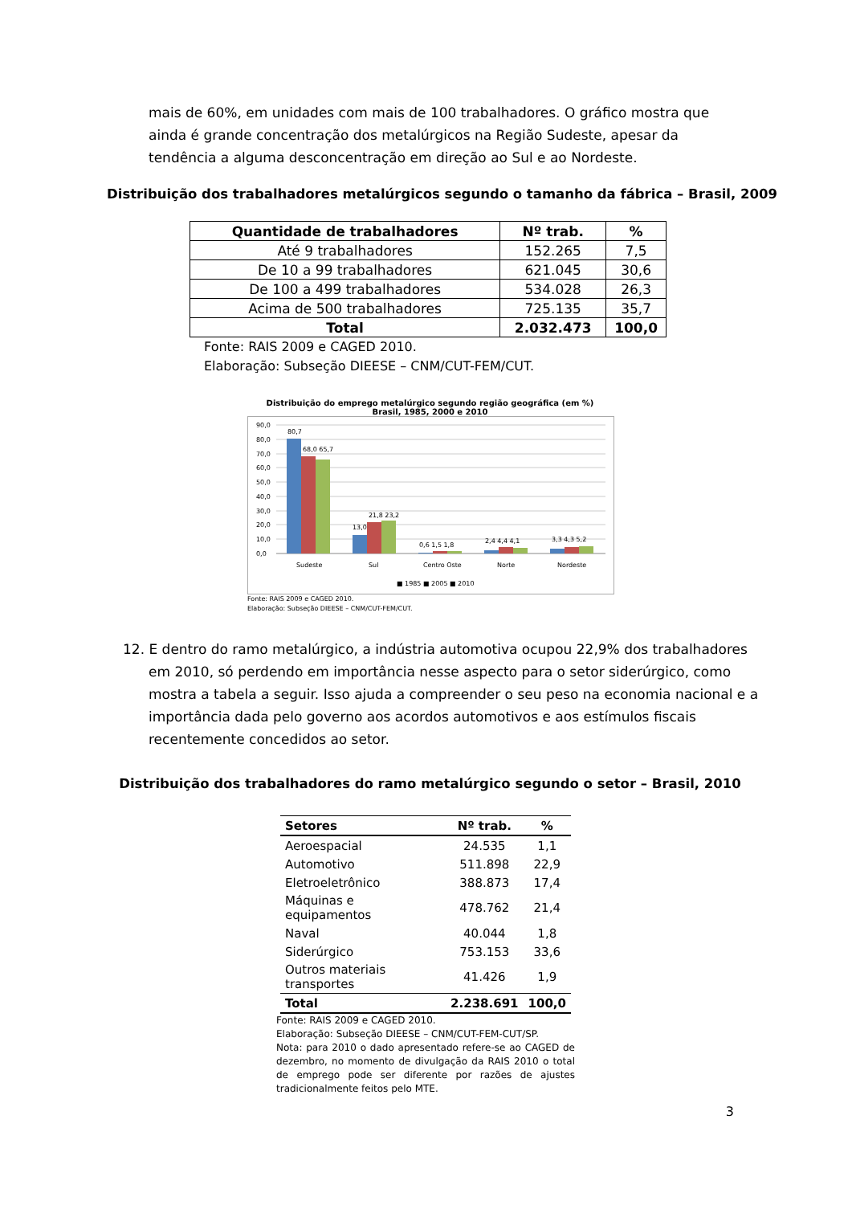mais de 60%, em unidades com mais de 100 trabalhadores. O gráfico mostra que ainda é grande concentração dos metalúrgicos na Região Sudeste, apesar da tendência a alguma desconcentração em direção ao Sul e ao Nordeste.
Distribuição dos trabalhadores metalúrgicos segundo o tamanho da fábrica – Brasil, 2009
| Quantidade de trabalhadores | Nº trab. | % |
| --- | --- | --- |
| Até 9 trabalhadores | 152.265 | 7,5 |
| De 10 a 99 trabalhadores | 621.045 | 30,6 |
| De 100 a 499 trabalhadores | 534.028 | 26,3 |
| Acima de 500 trabalhadores | 725.135 | 35,7 |
| Total | 2.032.473 | 100,0 |
Fonte: RAIS 2009 e CAGED 2010.
Elaboração: Subseção DIEESE – CNM/CUT-FEM/CUT.
Distribuição do emprego metalúrgico segundo região geográfica (em %)
Brasil, 1985, 2000 e 2010
90,0
80,0
70,0
60,0
50,0
40,0
30,0
20,0
10,0
0,0
80,7
68,0 65,7
13,0
21,8 23,2
0,6 1,5 1,8
2,4 4,4 4,1
3,3 4,3 5,2
Sudeste
Sul
Centro Oste
Norte
Nordeste
■ 1985 ■ 2005 ■ 2010
Fonte: RAIS 2009 e CAGED 2010.
Elaboração: Subseção DIEESE – CNM/CUT-FEM/CUT.
12. E dentro do ramo metalúrgico, a indústria automotiva ocupou 22,9% dos trabalhadores em 2010, só perdendo em importância nesse aspecto para o setor siderúrgico, como mostra a tabela a seguir. Isso ajuda a compreender o seu peso na economia nacional e a importância dada pelo governo aos acordos automotivos e aos estímulos fiscais recentemente concedidos ao setor.
Distribuição dos trabalhadores do ramo metalúrgico segundo o setor – Brasil, 2010
| Setores | Nº trab. | % |
| --- | --- | --- |
| Aeroespacial | 24.535 | 1,1 |
| Automotivo | 511.898 | 22,9 |
| Eletroeletrônico | 388.873 | 17,4 |
| Máquinas e equipamentos | 478.762 | 21,4 |
| Naval | 40.044 | 1,8 |
| Siderúrgico | 753.153 | 33,6 |
| Outros materiais transportes | 41.426 | 1,9 |
| Total | 2.238.691 | 100,0 |
Fonte: RAIS 2009 e CAGED 2010.
Elaboração: Subseção DIEESE – CNM/CUT-FEM-CUT/SP.
Nota: para 2010 o dado apresentado refere-se ao CAGED de dezembro, no momento de divulgação da RAIS 2010 o total de emprego pode ser diferente por razões de ajustes tradicionalmente feitos pelo MTE.
3